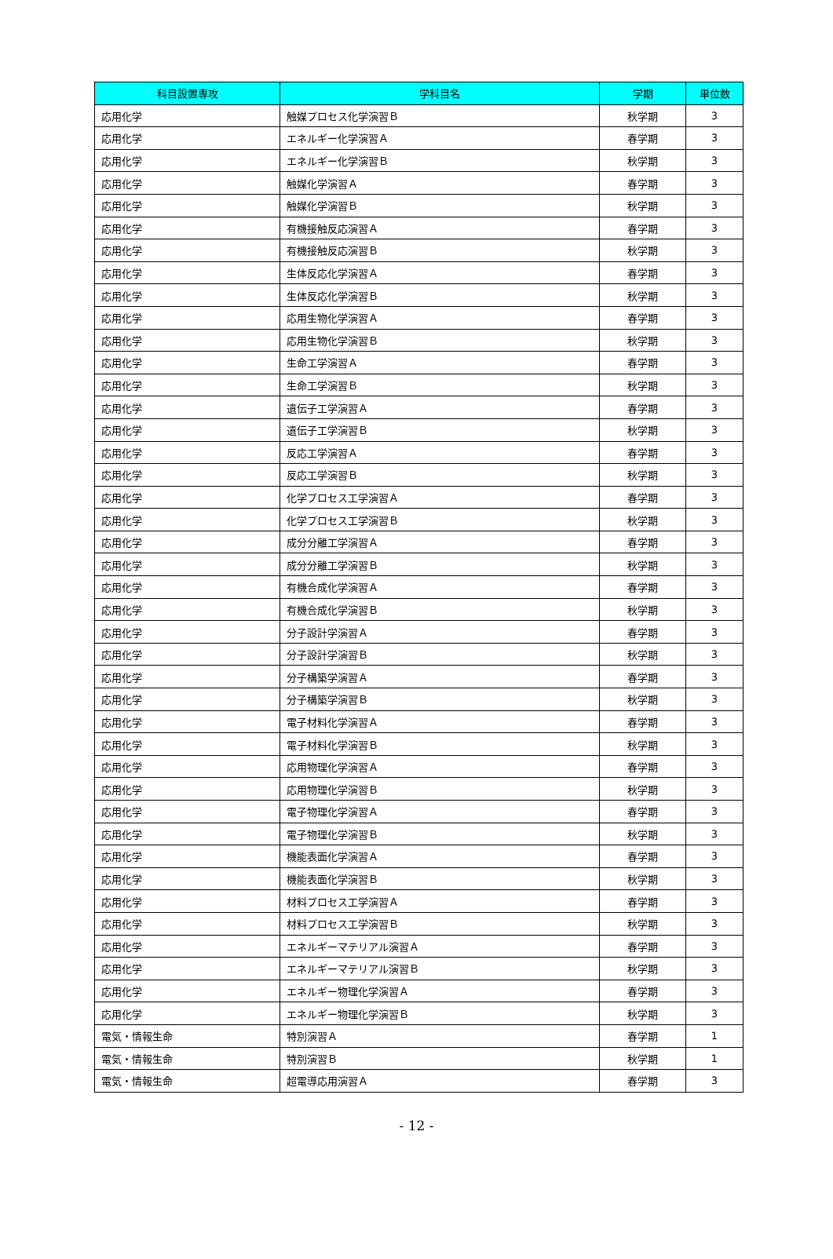| 科目設置専攻 | 学科目名 | 学期 | 単位数 |
| --- | --- | --- | --- |
| 応用化学 | 触媒プロセス化学演習Ｂ | 秋学期 | 3 |
| 応用化学 | エネルギー化学演習Ａ | 春学期 | 3 |
| 応用化学 | エネルギー化学演習Ｂ | 秋学期 | 3 |
| 応用化学 | 触媒化学演習Ａ | 春学期 | 3 |
| 応用化学 | 触媒化学演習Ｂ | 秋学期 | 3 |
| 応用化学 | 有機接触反応演習Ａ | 春学期 | 3 |
| 応用化学 | 有機接触反応演習Ｂ | 秋学期 | 3 |
| 応用化学 | 生体反応化学演習Ａ | 春学期 | 3 |
| 応用化学 | 生体反応化学演習Ｂ | 秋学期 | 3 |
| 応用化学 | 応用生物化学演習Ａ | 春学期 | 3 |
| 応用化学 | 応用生物化学演習Ｂ | 秋学期 | 3 |
| 応用化学 | 生命工学演習Ａ | 春学期 | 3 |
| 応用化学 | 生命工学演習Ｂ | 秋学期 | 3 |
| 応用化学 | 遺伝子工学演習Ａ | 春学期 | 3 |
| 応用化学 | 遺伝子工学演習Ｂ | 秋学期 | 3 |
| 応用化学 | 反応工学演習Ａ | 春学期 | 3 |
| 応用化学 | 反応工学演習Ｂ | 秋学期 | 3 |
| 応用化学 | 化学プロセス工学演習Ａ | 春学期 | 3 |
| 応用化学 | 化学プロセス工学演習Ｂ | 秋学期 | 3 |
| 応用化学 | 成分分離工学演習Ａ | 春学期 | 3 |
| 応用化学 | 成分分離工学演習Ｂ | 秋学期 | 3 |
| 応用化学 | 有機合成化学演習Ａ | 春学期 | 3 |
| 応用化学 | 有機合成化学演習Ｂ | 秋学期 | 3 |
| 応用化学 | 分子設計学演習Ａ | 春学期 | 3 |
| 応用化学 | 分子設計学演習Ｂ | 秋学期 | 3 |
| 応用化学 | 分子構築学演習Ａ | 春学期 | 3 |
| 応用化学 | 分子構築学演習Ｂ | 秋学期 | 3 |
| 応用化学 | 電子材料化学演習Ａ | 春学期 | 3 |
| 応用化学 | 電子材料化学演習Ｂ | 秋学期 | 3 |
| 応用化学 | 応用物理化学演習Ａ | 春学期 | 3 |
| 応用化学 | 応用物理化学演習Ｂ | 秋学期 | 3 |
| 応用化学 | 電子物理化学演習Ａ | 春学期 | 3 |
| 応用化学 | 電子物理化学演習Ｂ | 秋学期 | 3 |
| 応用化学 | 機能表面化学演習Ａ | 春学期 | 3 |
| 応用化学 | 機能表面化学演習Ｂ | 秋学期 | 3 |
| 応用化学 | 材料プロセス工学演習Ａ | 春学期 | 3 |
| 応用化学 | 材料プロセス工学演習Ｂ | 秋学期 | 3 |
| 応用化学 | エネルギーマテリアル演習Ａ | 春学期 | 3 |
| 応用化学 | エネルギーマテリアル演習Ｂ | 秋学期 | 3 |
| 応用化学 | エネルギー物理化学演習Ａ | 春学期 | 3 |
| 応用化学 | エネルギー物理化学演習Ｂ | 秋学期 | 3 |
| 電気・情報生命 | 特別演習Ａ | 春学期 | 1 |
| 電気・情報生命 | 特別演習Ｂ | 秋学期 | 1 |
| 電気・情報生命 | 超電導応用演習Ａ | 春学期 | 3 |
- 12 -